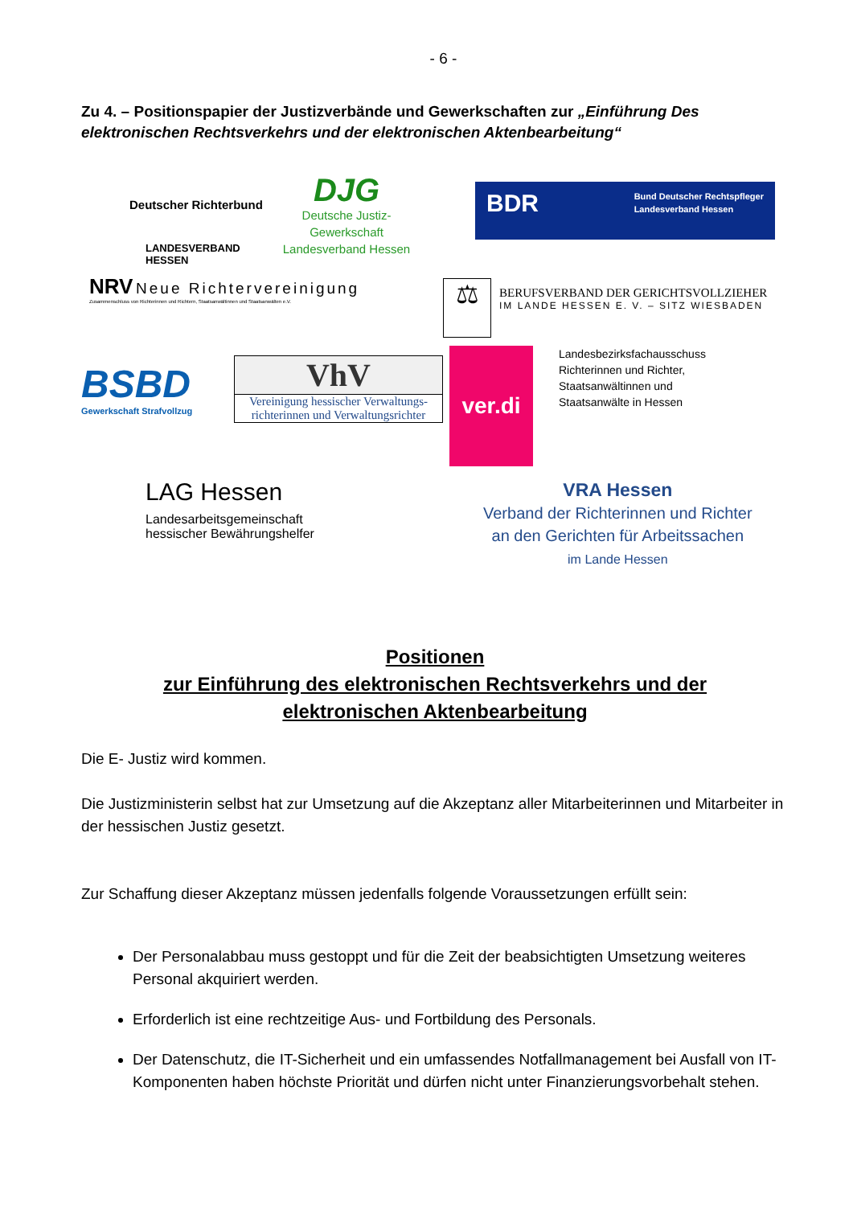- 6 -
Zu 4. – Positionspapier der Justizverbände und Gewerkschaften zur „Einführung Des elektronischen Rechtsverkehrs und der elektronischen Aktenbearbeitung“
Deutscher Richterbund
LANDESVERBAND
HESSEN
DJG
Deutsche Justiz-
Gewerkschaft
Landesverband Hessen
BDR
Bund Deutscher Rechtspfleger
Landesverband Hessen
NRV Neue Richtervereinigung
Zusammenschluss von Richterinnen und Richtern, Staatsanwältinnen und Staatsanwälten e.V.
⚖
BERUFSVERBAND DER GERICHTSVOLLZIEHER
IM LANDE HESSEN E. V. – SITZ WIESBADEN
BSBD
Gewerkschaft Strafvollzug
VhV
Vereinigung hessischer Verwaltungs-
richterinnen und Verwaltungsrichter
ver.di
Landesbezirksfachausschuss
Richterinnen und Richter,
Staatsanwältinnen und
Staatsanwälte in Hessen
LAG Hessen
Landesarbeitsgemeinschaft
hessischer Bewährungshelfer
VRA Hessen
Verband der Richterinnen und Richter
an den Gerichten für Arbeitssachen
im Lande Hessen
Positionen
zur Einführung des elektronischen Rechtsverkehrs und der
elektronischen Aktenbearbeitung
Die E- Justiz wird kommen.
Die Justizministerin selbst hat zur Umsetzung auf die Akzeptanz aller Mitarbeiterinnen und Mitarbeiter in der hessischen Justiz gesetzt.
Zur Schaffung dieser Akzeptanz müssen jedenfalls folgende Voraussetzungen erfüllt sein:
Der Personalabbau muss gestoppt und für die Zeit der beabsichtigten Umsetzung weiteres Personal akquiriert werden.
Erforderlich ist eine rechtzeitige Aus- und Fortbildung des Personals.
Der Datenschutz, die IT-Sicherheit und ein umfassendes Notfallmanagement bei Ausfall von IT-Komponenten haben höchste Priorität und dürfen nicht unter Finanzierungsvorbehalt stehen.